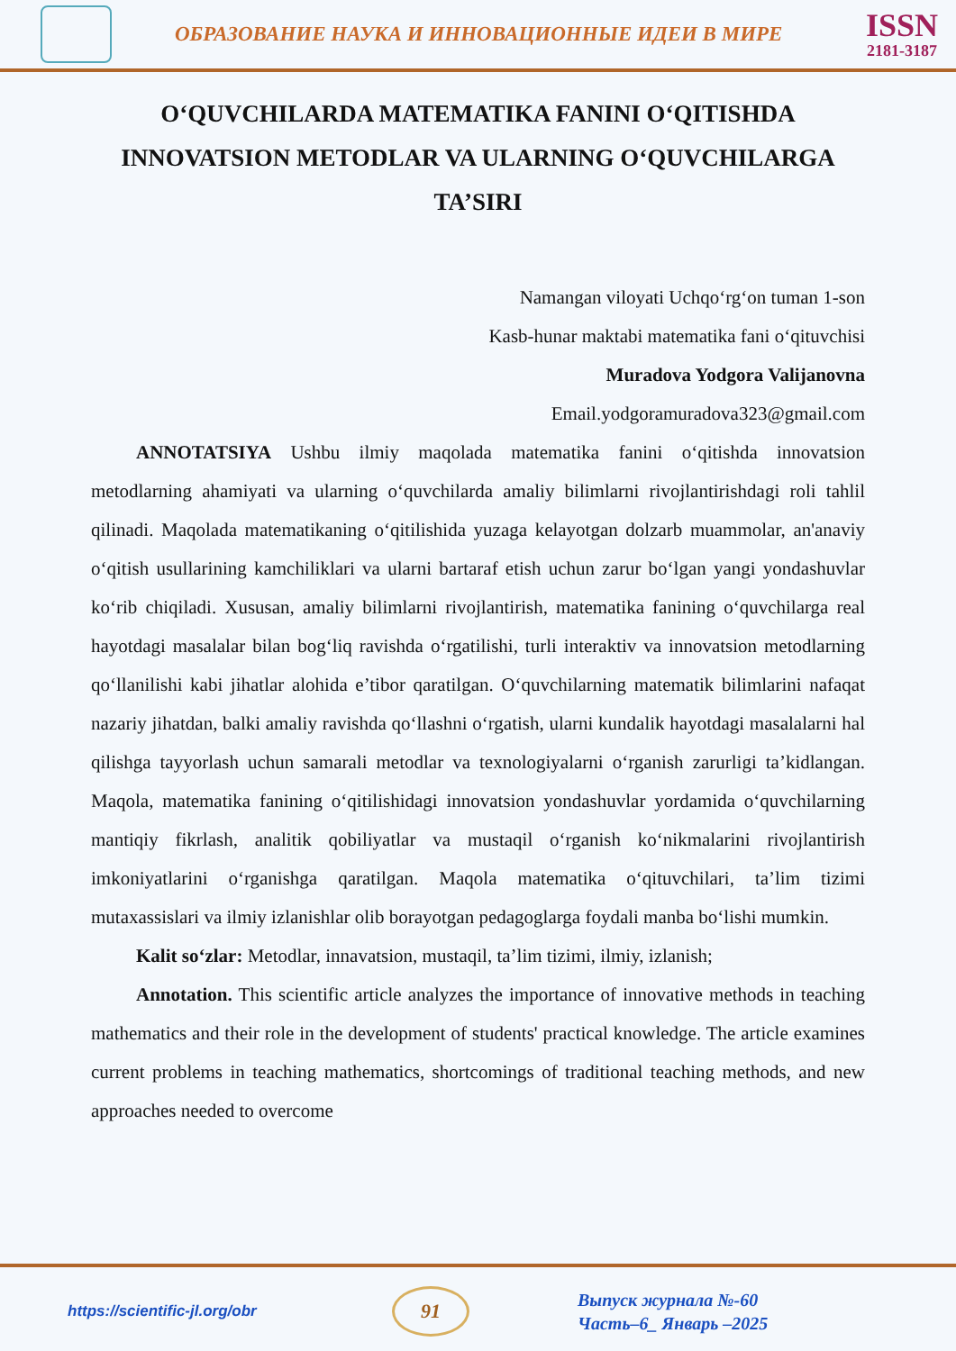ОБРАЗОВАНИЕ НАУКА И ИННОВАЦИОННЫЕ ИДЕИ В МИРЕ
ISSN
2181-3187
O‘QUVCHILARDA MATEMATIKA FANINI O‘QITISHDA INNOVATSION METODLAR VA ULARNING O‘QUVCHILARGA TA’SIRI
Namangan viloyati Uchqo‘rg‘on tuman 1-son
Kasb-hunar maktabi matematika fani o‘qituvchisi
Muradova Yodgora Valijanovna
Email.yodgoramuradova323@gmail.com
ANNOTATSIYA Ushbu ilmiy maqolada matematika fanini o‘qitishda innovatsion metodlarning ahamiyati va ularning o‘quvchilarda amaliy bilimlarni rivojlantirishdagi roli tahlil qilinadi. Maqolada matematikaning o‘qitilishida yuzaga kelayotgan dolzarb muammolar, an'anaviy o‘qitish usullarining kamchiliklari va ularni bartaraf etish uchun zarur bo‘lgan yangi yondashuvlar ko‘rib chiqiladi. Xususan, amaliy bilimlarni rivojlantirish, matematika fanining o‘quvchilarga real hayotdagi masalalar bilan bog‘liq ravishda o‘rgatilishi, turli interaktiv va innovatsion metodlarning qo‘llanilishi kabi jihatlar alohida e’tibor qaratilgan. O‘quvchilarning matematik bilimlarini nafaqat nazariy jihatdan, balki amaliy ravishda qo‘llashni o‘rgatish, ularni kundalik hayotdagi masalalarni hal qilishga tayyorlash uchun samarali metodlar va texnologiyalarni o‘rganish zarurligi ta’kidlangan. Maqola, matematika fanining o‘qitilishidagi innovatsion yondashuvlar yordamida o‘quvchilarning mantiqiy fikrlash, analitik qobiliyatlar va mustaqil o‘rganish ko‘nikmalarini rivojlantirish imkoniyatlarini o‘rganishga qaratilgan. Maqola matematika o‘qituvchilari, ta’lim tizimi mutaxassislari va ilmiy izlanishlar olib borayotgan pedagoglarga foydali manba bo‘lishi mumkin.
Kalit so‘zlar: Metodlar, innavatsion, mustaqil, ta’lim tizimi, ilmiy, izlanish;
Annotation. This scientific article analyzes the importance of innovative methods in teaching mathematics and their role in the development of students' practical knowledge. The article examines current problems in teaching mathematics, shortcomings of traditional teaching methods, and new approaches needed to overcome
https://scientific-jl.org/obr
91
Выпуск журнала №-60
Часть–6_ Январь –2025